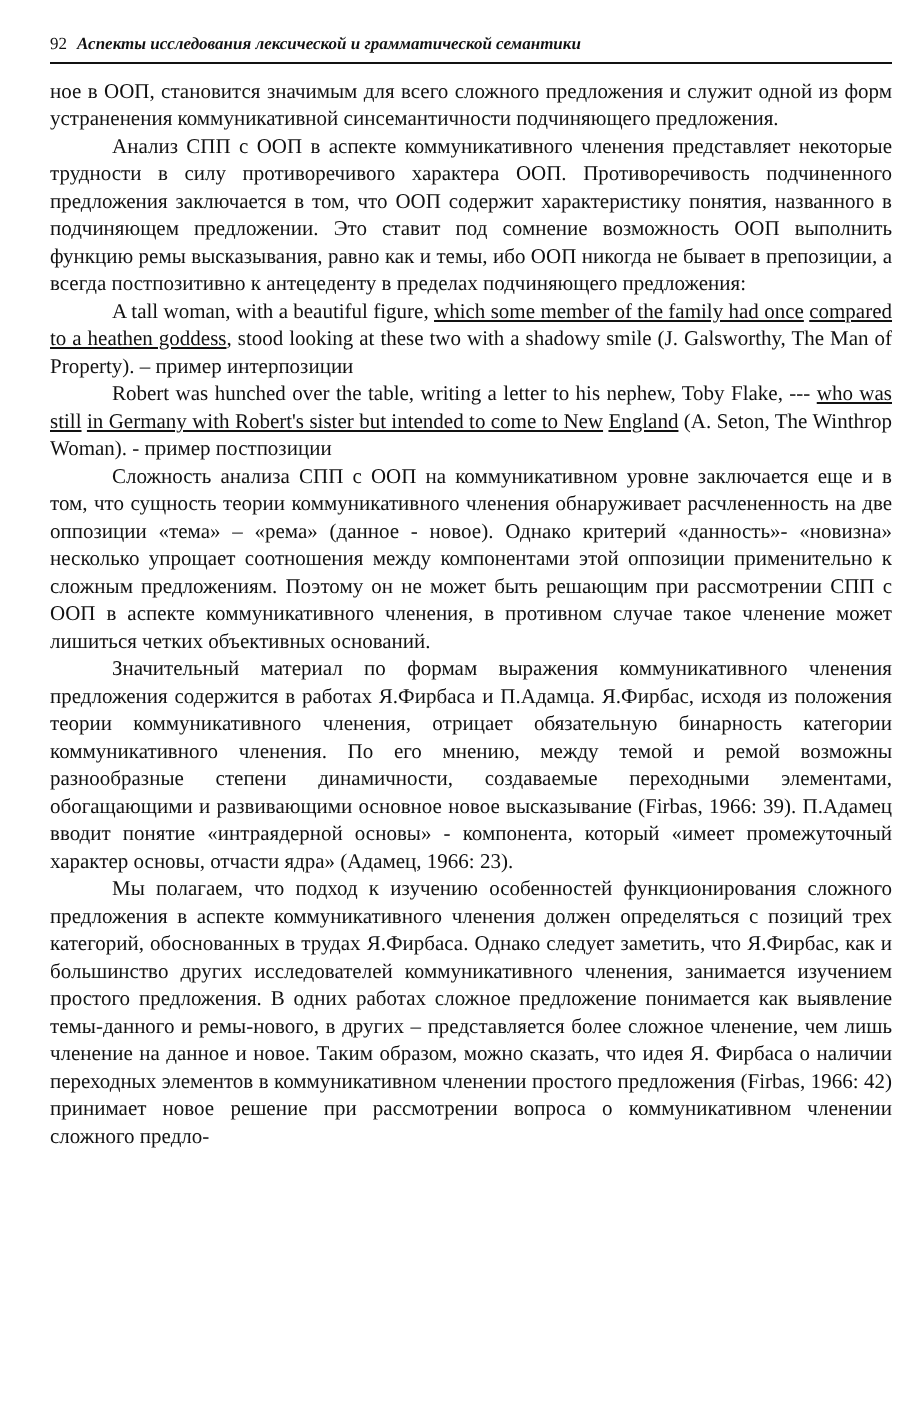92 Аспекты исследования лексической и грамматической семантики
ное в ООП, становится значимым для всего сложного предложения и служит одной из форм устраненения коммуникативной синсемантичности подчиняющего предложения.
Анализ СПП с ООП в аспекте коммуникативного членения представляет некоторые трудности в силу противоречивого характера ООП. Противоречивость подчиненного предложения заключается в том, что ООП содержит характеристику понятия, названного в подчиняющем предложении. Это ставит под сомнение возможность ООП выполнить функцию ремы высказывания, равно как и темы, ибо ООП никогда не бывает в препозиции, а всегда постпозитивно к антецеденту в пределах подчиняющего предложения:
A tall woman, with a beautiful figure, which some member of the family had once compared to a heathen goddess, stood looking at these two with a shadowy smile (J. Galsworthy, The Man of Property). – пример интерпозиции
Robert was hunched over the table, writing a letter to his nephew, Toby Flake, --- who was still in Germany with Robert's sister but intended to come to New England (A. Seton, The Winthrop Woman). - пример постпозиции
Сложность анализа СПП с ООП на коммуникативном уровне заключается еще и в том, что сущность теории коммуникативного членения обнаруживает расчлененность на две оппозиции «тема» – «рема» (данное - новое). Однако критерий «данность»- «новизна» несколько упрощает соотношения между компонентами этой оппозиции применительно к сложным предложениям. Поэтому он не может быть решающим при рассмотрении СПП с ООП в аспекте коммуникативного членения, в противном случае такое членение может лишиться четких объективных оснований.
Значительный материал по формам выражения коммуникативного членения предложения содержится в работах Я.Фирбаса и П.Адамца. Я.Фирбас, исходя из положения теории коммуникативного членения, отрицает обязательную бинарность категории коммуникативного членения. По его мнению, между темой и ремой возможны разнообразные степени динамичности, создаваемые переходными элементами, обогащающими и развивающими основное новое высказывание (Firbas, 1966: 39). П.Адамец вводит понятие «интраядерной основы» - компонента, который «имеет промежуточный характер основы, отчасти ядра» (Адамец, 1966: 23).
Мы полагаем, что подход к изучению особенностей функционирования сложного предложения в аспекте коммуникативного членения должен определяться с позиций трех категорий, обоснованных в трудах Я.Фирбаса. Однако следует заметить, что Я.Фирбас, как и большинство других исследователей коммуникативного членения, занимается изучением простого предложения. В одних работах сложное предложение понимается как выявление темы-данного и ремы-нового, в других – представляется более сложное членение, чем лишь членение на данное и новое. Таким образом, можно сказать, что идея Я. Фирбаса о наличии переходных элементов в коммуникативном членении простого предложения (Firbas, 1966: 42) принимает новое решение при рассмотрении вопроса о коммуникативном членении сложного предло-